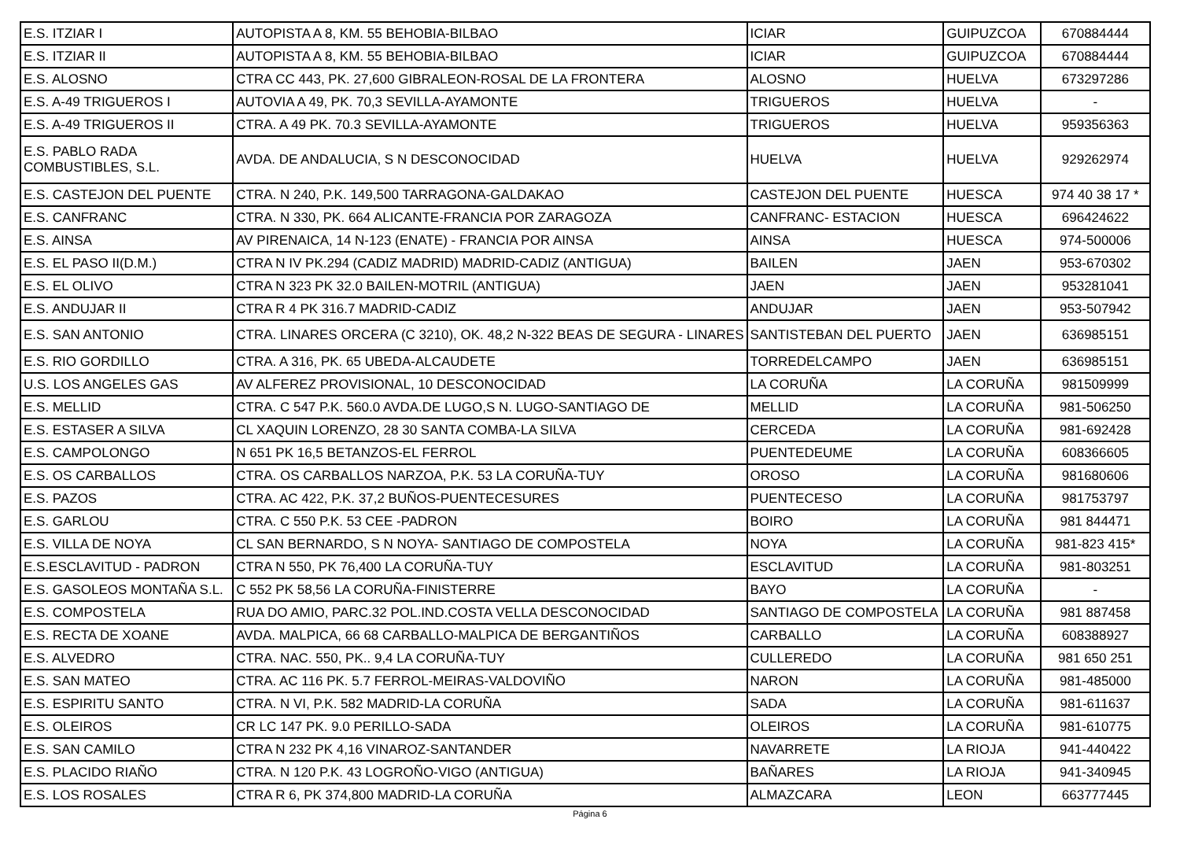| E.S. ITZIAR I | AUTOPISTA A 8, KM. 55 BEHOBIA-BILBAO | ICIAR | GUIPUZCOA | 670884444 |
| E.S. ITZIAR II | AUTOPISTA A 8, KM. 55 BEHOBIA-BILBAO | ICIAR | GUIPUZCOA | 670884444 |
| E.S. ALOSNO | CTRA CC 443, PK. 27,600 GIBRALEON-ROSAL DE LA FRONTERA | ALOSNO | HUELVA | 673297286 |
| E.S. A-49 TRIGUEROS I | AUTOVIA A 49, PK. 70,3 SEVILLA-AYAMONTE | TRIGUEROS | HUELVA | - |
| E.S. A-49 TRIGUEROS II | CTRA. A 49 PK. 70.3 SEVILLA-AYAMONTE | TRIGUEROS | HUELVA | 959356363 |
| E.S. PABLO RADA COMBUSTIBLES, S.L. | AVDA. DE ANDALUCIA, S N DESCONOCIDAD | HUELVA | HUELVA | 929262974 |
| E.S. CASTEJON DEL PUENTE | CTRA. N 240, P.K. 149,500 TARRAGONA-GALDAKAO | CASTEJON DEL PUENTE | HUESCA | 974 40 38 17 * |
| E.S. CANFRANC | CTRA. N 330, PK. 664 ALICANTE-FRANCIA POR ZARAGOZA | CANFRANC- ESTACION | HUESCA | 696424622 |
| E.S. AINSA | AV PIRENAICA, 14 N-123 (ENATE) - FRANCIA POR AINSA | AINSA | HUESCA | 974-500006 |
| E.S. EL PASO II(D.M.) | CTRA N IV PK.294 (CADIZ MADRID) MADRID-CADIZ (ANTIGUA) | BAILEN | JAEN | 953-670302 |
| E.S. EL OLIVO | CTRA N 323 PK 32.0 BAILEN-MOTRIL (ANTIGUA) | JAEN | JAEN | 953281041 |
| E.S. ANDUJAR II | CTRA R 4 PK 316.7 MADRID-CADIZ | ANDUJAR | JAEN | 953-507942 |
| E.S. SAN ANTONIO | CTRA. LINARES ORCERA (C 3210), OK. 48,2 N-322 BEAS DE SEGURA - LINARES | SANTISTEBAN DEL PUERTO | JAEN | 636985151 |
| E.S. RIO GORDILLO | CTRA. A 316, PK. 65 UBEDA-ALCAUDETE | TORREDELCAMPO | JAEN | 636985151 |
| U.S. LOS ANGELES GAS | AV ALFEREZ PROVISIONAL, 10 DESCONOCIDAD | LA CORUÑA | LA CORUÑA | 981509999 |
| E.S. MELLID | CTRA. C 547 P.K. 560.0 AVDA.DE LUGO,S N. LUGO-SANTIAGO DE | MELLID | LA CORUÑA | 981-506250 |
| E.S. ESTASER A SILVA | CL XAQUIN LORENZO, 28 30 SANTA COMBA-LA SILVA | CERCEDA | LA CORUÑA | 981-692428 |
| E.S. CAMPOLONGO | N 651 PK 16,5 BETANZOS-EL FERROL | PUENTEDEUME | LA CORUÑA | 608366605 |
| E.S. OS CARBALLOS | CTRA. OS CARBALLOS NARZOA, P.K. 53 LA CORUÑA-TUY | OROSO | LA CORUÑA | 981680606 |
| E.S. PAZOS | CTRA. AC 422, P.K. 37,2 BUÑOS-PUENTECESURES | PUENTECESO | LA CORUÑA | 981753797 |
| E.S. GARLOU | CTRA. C 550 P.K. 53 CEE -PADRON | BOIRO | LA CORUÑA | 981 844471 |
| E.S. VILLA DE NOYA | CL SAN BERNARDO, S N NOYA- SANTIAGO DE COMPOSTELA | NOYA | LA CORUÑA | 981-823 415* |
| E.S.ESCLAVITUD - PADRON | CTRA N 550, PK 76,400 LA CORUÑA-TUY | ESCLAVITUD | LA CORUÑA | 981-803251 |
| E.S. GASOLEOS MONTAÑA S.L. | C 552 PK 58,56 LA CORUÑA-FINISTERRE | BAYO | LA CORUÑA | - |
| E.S. COMPOSTELA | RUA DO AMIO, PARC.32 POL.IND.COSTA VELLA DESCONOCIDAD | SANTIAGO DE COMPOSTELA | LA CORUÑA | 981 887458 |
| E.S. RECTA DE XOANE | AVDA. MALPICA, 66 68 CARBALLO-MALPICA DE BERGANTIÑOS | CARBALLO | LA CORUÑA | 608388927 |
| E.S. ALVEDRO | CTRA. NAC. 550, PK.. 9,4 LA CORUÑA-TUY | CULLEREDO | LA CORUÑA | 981 650 251 |
| E.S. SAN MATEO | CTRA. AC 116 PK. 5.7 FERROL-MEIRAS-VALDOVIÑO | NARON | LA CORUÑA | 981-485000 |
| E.S. ESPIRITU SANTO | CTRA. N VI, P.K. 582 MADRID-LA CORUÑA | SADA | LA CORUÑA | 981-611637 |
| E.S. OLEIROS | CR LC 147 PK. 9.0 PERILLO-SADA | OLEIROS | LA CORUÑA | 981-610775 |
| E.S. SAN CAMILO | CTRA N 232 PK 4,16 VINAROZ-SANTANDER | NAVARRETE | LA RIOJA | 941-440422 |
| E.S. PLACIDO RIAÑO | CTRA. N 120 P.K. 43 LOGROÑO-VIGO (ANTIGUA) | BAÑARES | LA RIOJA | 941-340945 |
| E.S. LOS ROSALES | CTRA R 6, PK 374,800 MADRID-LA CORUÑA | ALMAZCARA | LEON | 663777445 |
Página 6